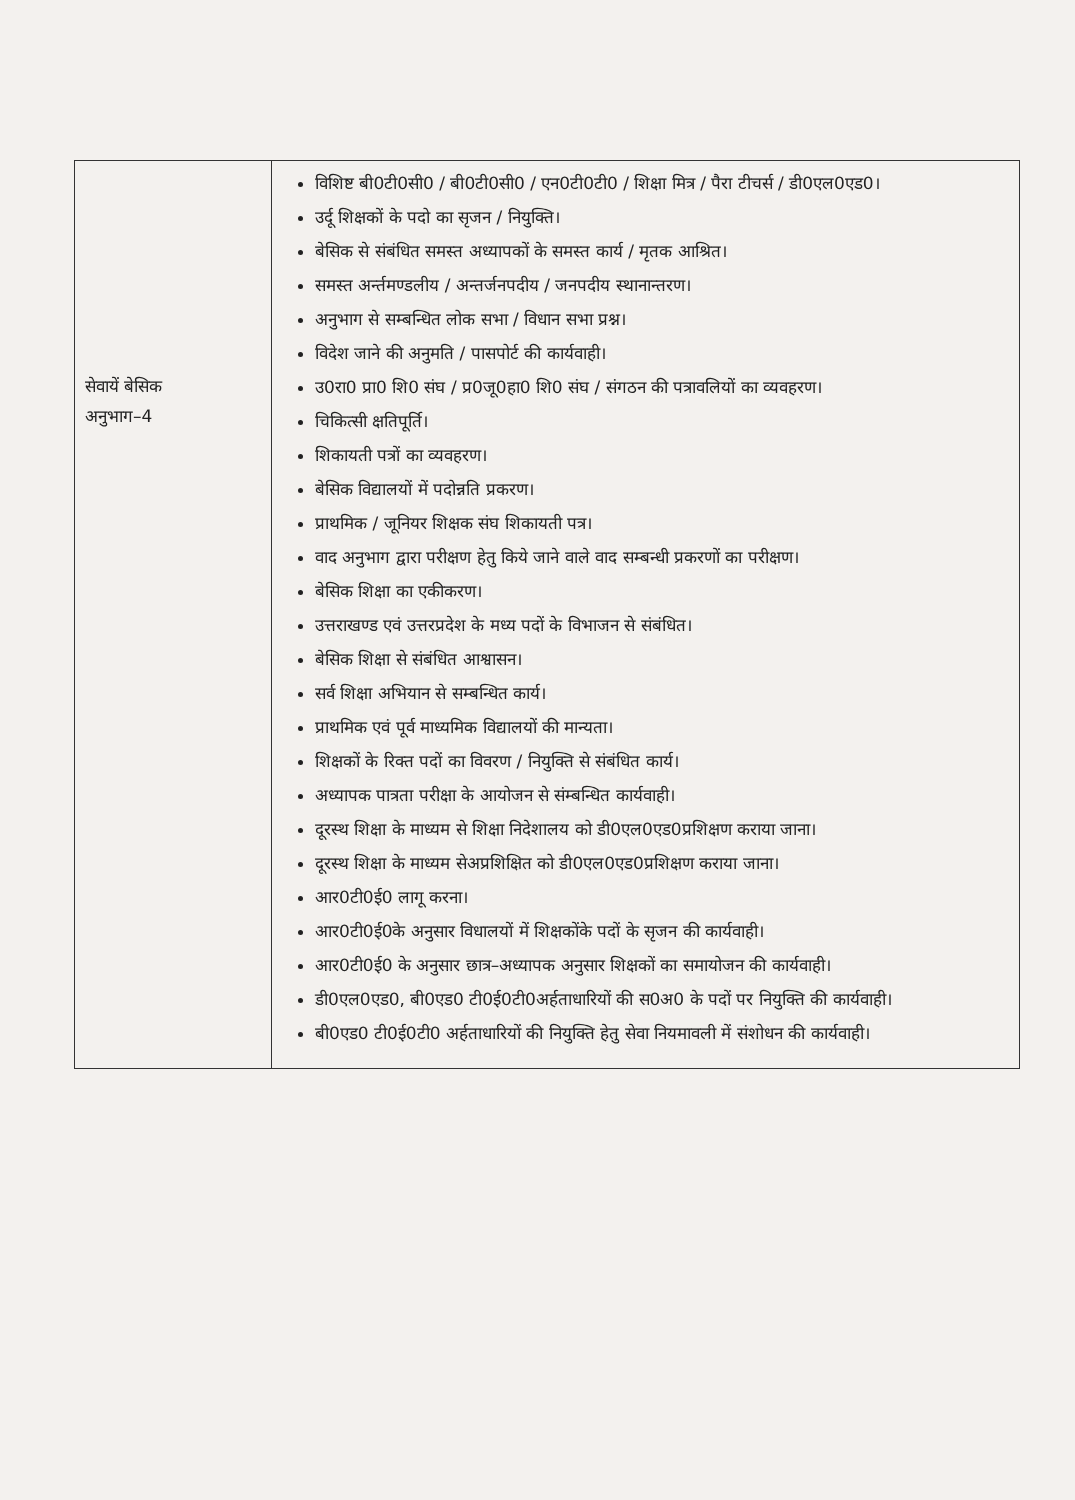| सेवायें बेसिक अनुभाग–4 | विशिष्ट बी0टी0सी0 / बी0टी0सी0 / एन0टी0टी0 / शिक्षा मित्र / पैरा टीचर्स / डी0एल0एड0। उर्दू शिक्षकों के पदो का सृजन / नियुक्ति। बेसिक से संबंधित समस्त अध्यापकों के समस्त कार्य / मृतक आश्रित। समस्त अर्न्तमण्डलीय / अन्तर्जनपदीय / जनपदीय स्थानान्तरण। अनुभाग से सम्बन्धित लोक सभा / विधान सभा प्रश्न। विदेश जाने की अनुमति / पासपोर्ट की कार्यवाही। उ0रा0 प्रा0 शि0 संघ / प्र0जू0हा0 शि0 संघ / संगठन की पत्रावलियों का व्यवहरण। चिकित्सी क्षतिपूर्ति। शिकायती पत्रों का व्यवहरण। बेसिक विद्यालयों में पदोन्नति प्रकरण। प्राथमिक / जूनियर शिक्षक संघ शिकायती पत्र। वाद अनुभाग द्वारा परीक्षण हेतु किये जाने वाले वाद सम्बन्धी प्रकरणों का परीक्षण। बेसिक शिक्षा का एकीकरण। उत्तराखण्ड एवं उत्तरप्रदेश के मध्य पदों के विभाजन से संबंधित। बेसिक शिक्षा से संबंधित आश्वासन। सर्व शिक्षा अभियान से सम्बन्धित कार्य। प्राथमिक एवं पूर्व माध्यमिक विद्यालयों की मान्यता। शिक्षकों के रिक्त पदों का विवरण / नियुक्ति से संबंधित कार्य। अध्यापक पात्रता परीक्षा के आयोजन से संम्बन्धित कार्यवाही। दूरस्थ शिक्षा के माध्यम से शिक्षा निदेशालय को डी0एल0एड0प्रशिक्षण कराया जाना। दूरस्थ शिक्षा के माध्यम सेअप्रशिक्षित को डी0एल0एड0प्रशिक्षण कराया जाना। आर0टी0ई0 लागू करना। आर0टी0ई0के अनुसार विधालयों में शिक्षकोंके पदों के सृजन की कार्यवाही। आर0टी0ई0 के अनुसार छात्र–अध्यापक अनुसार शिक्षकों का समायोजन की कार्यवाही। डी0एल0एड0, बी0एड0 टी0ई0टी0अर्हताधारियों की स0अ0 के पदों पर नियुक्ति की कार्यवाही। बी0एड0 टी0ई0टी0 अर्हताधारियों की नियुक्ति हेतु सेवा नियमावली में संशोधन की कार्यवाही। |